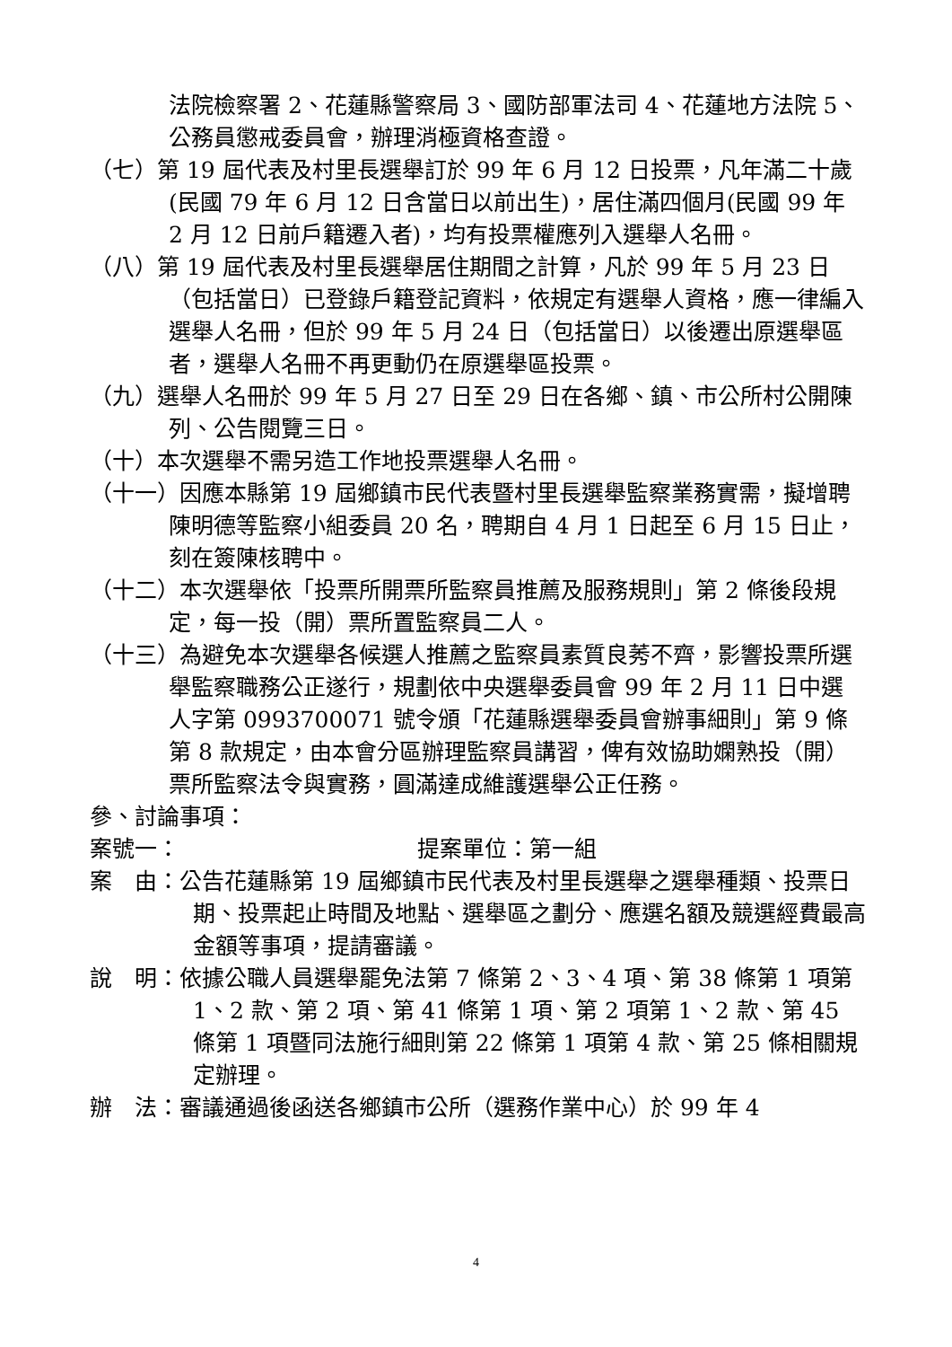法院檢察署 2、花蓮縣警察局 3、國防部軍法司 4、花蓮地方法院 5、公務員懲戒委員會，辦理消極資格查證。
（七）第 19 屆代表及村里長選舉訂於 99 年 6 月 12 日投票，凡年滿二十歲(民國 79 年 6 月 12 日含當日以前出生)，居住滿四個月(民國 99 年 2 月 12 日前戶籍遷入者)，均有投票權應列入選舉人名冊。
（八）第 19 屆代表及村里長選舉居住期間之計算，凡於 99 年 5 月 23 日（包括當日）已登錄戶籍登記資料，依規定有選舉人資格，應一律編入選舉人名冊，但於 99 年 5 月 24 日（包括當日）以後遷出原選舉區者，選舉人名冊不再更動仍在原選舉區投票。
（九）選舉人名冊於 99 年 5 月 27 日至 29 日在各鄉、鎮、市公所村公開陳列、公告閱覽三日。
（十）本次選舉不需另造工作地投票選舉人名冊。
（十一）因應本縣第 19 屆鄉鎮市民代表暨村里長選舉監察業務實需，擬增聘陳明德等監察小組委員 20 名，聘期自 4 月 1 日起至 6 月 15 日止，刻在簽陳核聘中。
（十二）本次選舉依「投票所開票所監察員推薦及服務規則」第 2 條後段規定，每一投（開）票所置監察員二人。
（十三）為避免本次選舉各候選人推薦之監察員素質良莠不齊，影響投票所選舉監察職務公正遂行，規劃依中央選舉委員會 99 年 2 月 11 日中選人字第 0993700071 號令頒「花蓮縣選舉委員會辦事細則」第 9 條第 8 款規定，由本會分區辦理監察員講習，俾有效協助嫻熟投（開）票所監察法令與實務，圓滿達成維護選舉公正任務。
參、討論事項：
案號一： 提案單位：第一組
案　由：公告花蓮縣第 19 屆鄉鎮市民代表及村里長選舉之選舉種類、投票日期、投票起止時間及地點、選舉區之劃分、應選名額及競選經費最高金額等事項，提請審議。
說　明：依據公職人員選舉罷免法第 7 條第 2、3、4 項、第 38 條第 1 項第 1、2 款、第 2 項、第 41 條第 1 項、第 2 項第 1、2 款、第 45 條第 1 項暨同法施行細則第 22 條第 1 項第 4 款、第 25 條相關規定辦理。
辦　法：審議通過後函送各鄉鎮市公所（選務作業中心）於 99 年 4
4